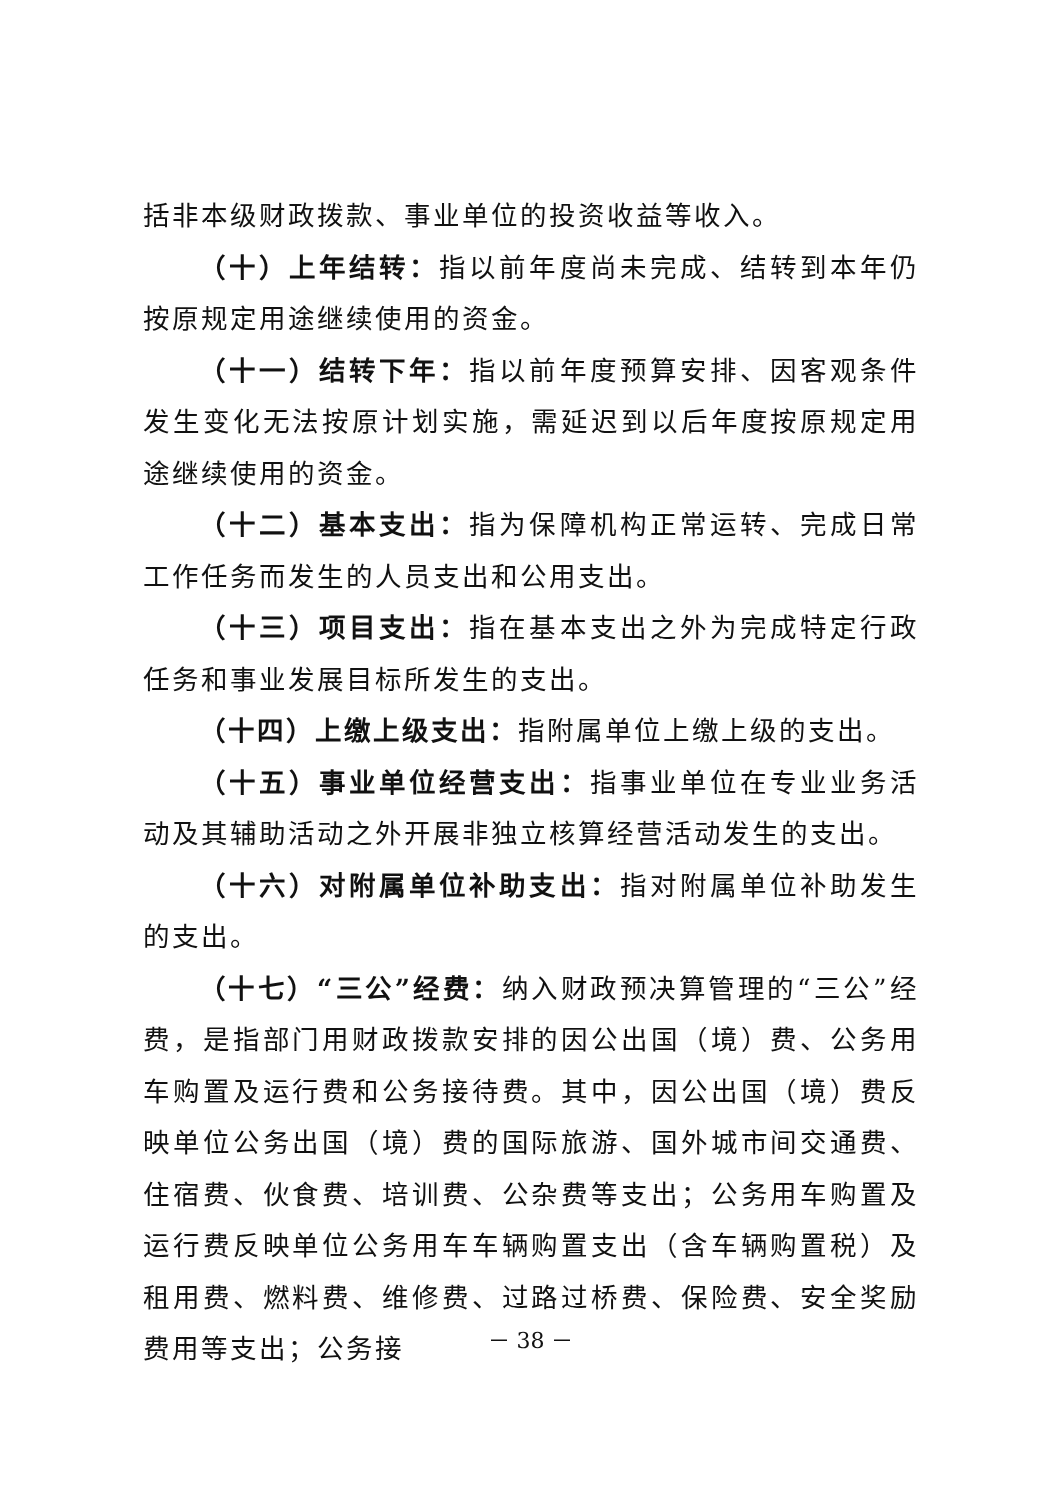括非本级财政拨款、事业单位的投资收益等收入。
（十）上年结转：指以前年度尚未完成、结转到本年仍按原规定用途继续使用的资金。
（十一）结转下年：指以前年度预算安排、因客观条件发生变化无法按原计划实施，需延迟到以后年度按原规定用途继续使用的资金。
（十二）基本支出：指为保障机构正常运转、完成日常工作任务而发生的人员支出和公用支出。
（十三）项目支出：指在基本支出之外为完成特定行政任务和事业发展目标所发生的支出。
（十四）上缴上级支出：指附属单位上缴上级的支出。
（十五）事业单位经营支出：指事业单位在专业业务活动及其辅助活动之外开展非独立核算经营活动发生的支出。
（十六）对附属单位补助支出：指对附属单位补助发生的支出。
（十七）“三公”经费：纳入财政预决算管理的“三公”经费，是指部门用财政拨款安排的因公出国（境）费、公务用车购置及运行费和公务接待费。其中，因公出国（境）费反映单位公务出国（境）费的国际旅游、国外城市间交通费、住宿费、伙食费、培训费、公杂费等支出；公务用车购置及运行费反映单位公务用车车辆购置支出（含车辆购置税）及租用费、燃料费、维修费、过路过桥费、保险费、安全奖励费用等支出；公务接
－ 38 －